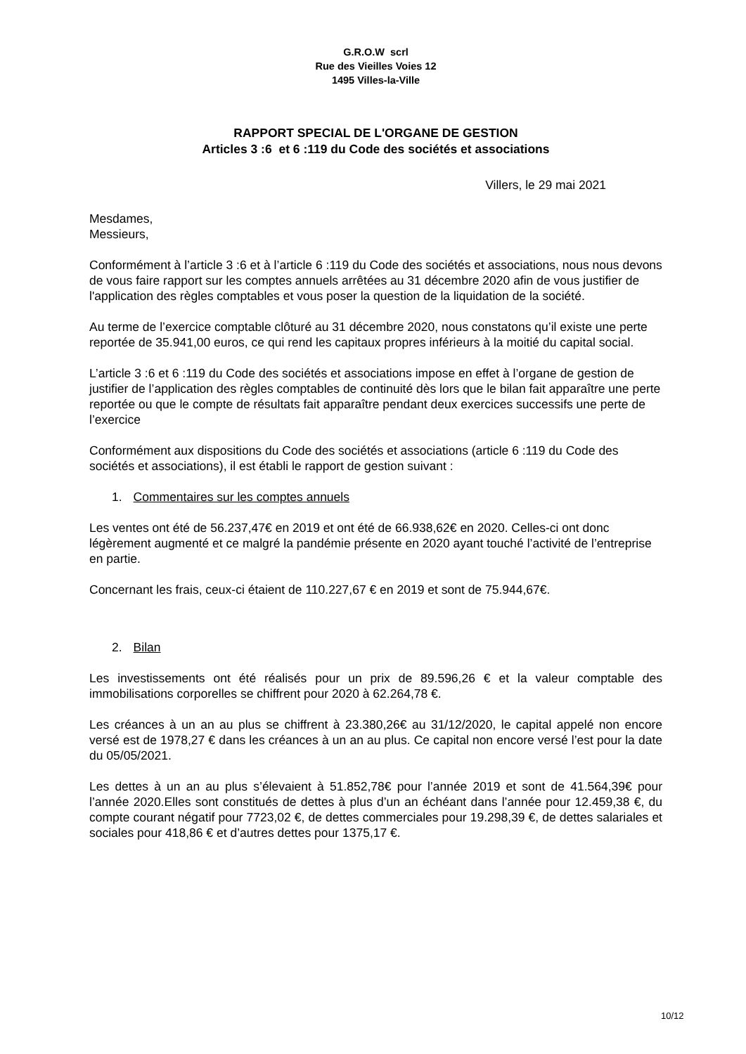G.R.O.W scrl
Rue des Vieilles Voies 12
1495 Villes-la-Ville
RAPPORT SPECIAL DE L'ORGANE DE GESTION
Articles 3 :6 et 6 :119 du Code des sociétés et associations
Villers, le 29 mai 2021
Mesdames,
Messieurs,
Conformément à l’article 3 :6 et à l’article 6 :119 du Code des sociétés et associations, nous nous devons de vous faire rapport sur les comptes annuels arrêtées au 31 décembre 2020 afin de vous justifier de l'application des règles comptables et vous poser la question de la liquidation de la société.
Au terme de l’exercice comptable clôturé au 31 décembre 2020, nous constatons qu’il existe une perte reportée de 35.941,00 euros, ce qui rend les capitaux propres inférieurs à la moitié du capital social.
L’article 3 :6 et 6 :119 du Code des sociétés et associations impose en effet à l’organe de gestion de justifier de l’application des règles comptables de continuité dès lors que le bilan fait apparaître une perte reportée ou que le compte de résultats fait apparaître pendant deux exercices successifs une perte de l’exercice
Conformément aux dispositions du Code des sociétés et associations (article 6 :119 du Code des sociétés et associations), il est établi le rapport de gestion suivant :
1. Commentaires sur les comptes annuels
Les ventes ont été de 56.237,47€ en 2019 et ont été de 66.938,62€ en 2020. Celles-ci ont donc légèrement augmenté et ce malgré la pandémie présente en 2020 ayant touché l’activité de l’entreprise en partie.
Concernant les frais, ceux-ci étaient de 110.227,67 € en 2019 et sont de 75.944,67€.
2. Bilan
Les investissements ont été réalisés pour un prix de 89.596,26 € et la valeur comptable des immobilisations corporelles se chiffrent pour 2020 à 62.264,78 €.
Les créances à un an au plus se chiffrent à 23.380,26€ au 31/12/2020, le capital appelé non encore versé est de 1978,27 € dans les créances à un an au plus. Ce capital non encore versé l’est pour la date du 05/05/2021.
Les dettes à un an au plus s’élevaient à 51.852,78€ pour l’année 2019 et sont de 41.564,39€ pour l’année 2020.Elles sont constitués de dettes à plus d’un an échéant dans l’année pour 12.459,38 €, du compte courant négatif pour 7723,02 €, de dettes commerciales pour 19.298,39 €, de dettes salariales et sociales pour 418,86 € et d’autres dettes pour 1375,17 €.
10/12